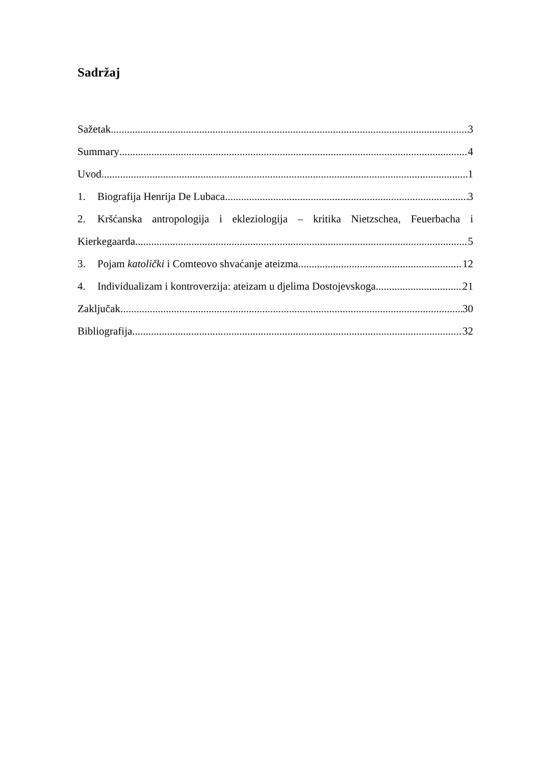Sadržaj
Sažetak 3
Summary 4
Uvod 1
1. Biografija Henrija De Lubaca 3
2. Kršćanska antropologija i ekleziologija – kritika Nietzschea, Feuerbacha i
Kierkegaarda 5
3. Pojam katolički i Comteovo shvaćanje ateizma 12
4. Individualizam i kontroverzija: ateizam u djelima Dostojevskoga 21
Zaključak 30
Bibliografija 32